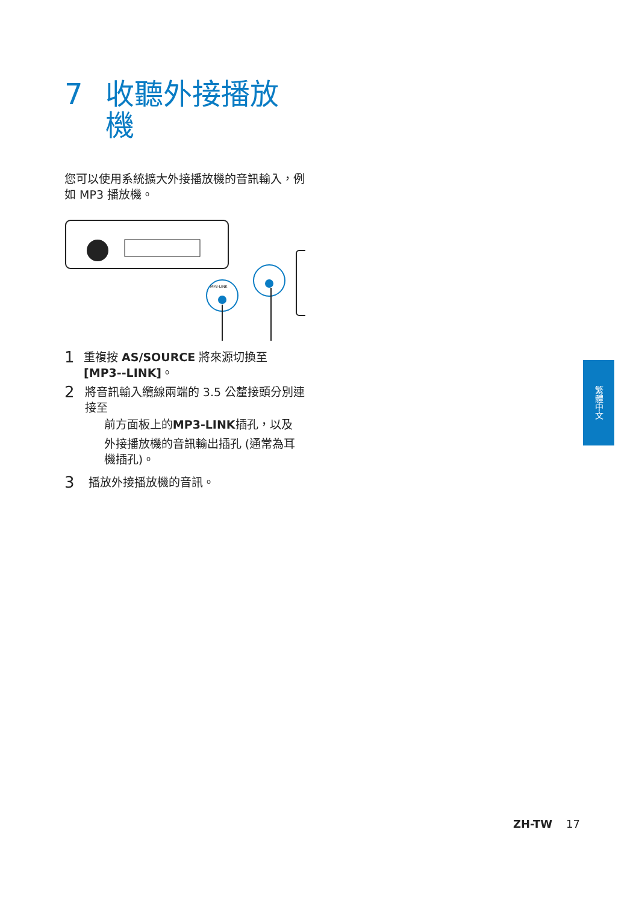7 收聽外接播放
機
您可以使用系統擴大外接播放機的音訊輸入，例如 MP3 播放機。
MP3-LINK
1 重複按 AS/SOURCE 將來源切換至 [MP3--LINK]。
2 將音訊輸入纜線兩端的 3.5 公釐接頭分別連接至
前方面板上的 MP3-LINK 插孔，以及
外接播放機的音訊輸出插孔 (通常為耳機插孔)。
3 播放外接播放機的音訊。
繁體中文
ZH-TW 17